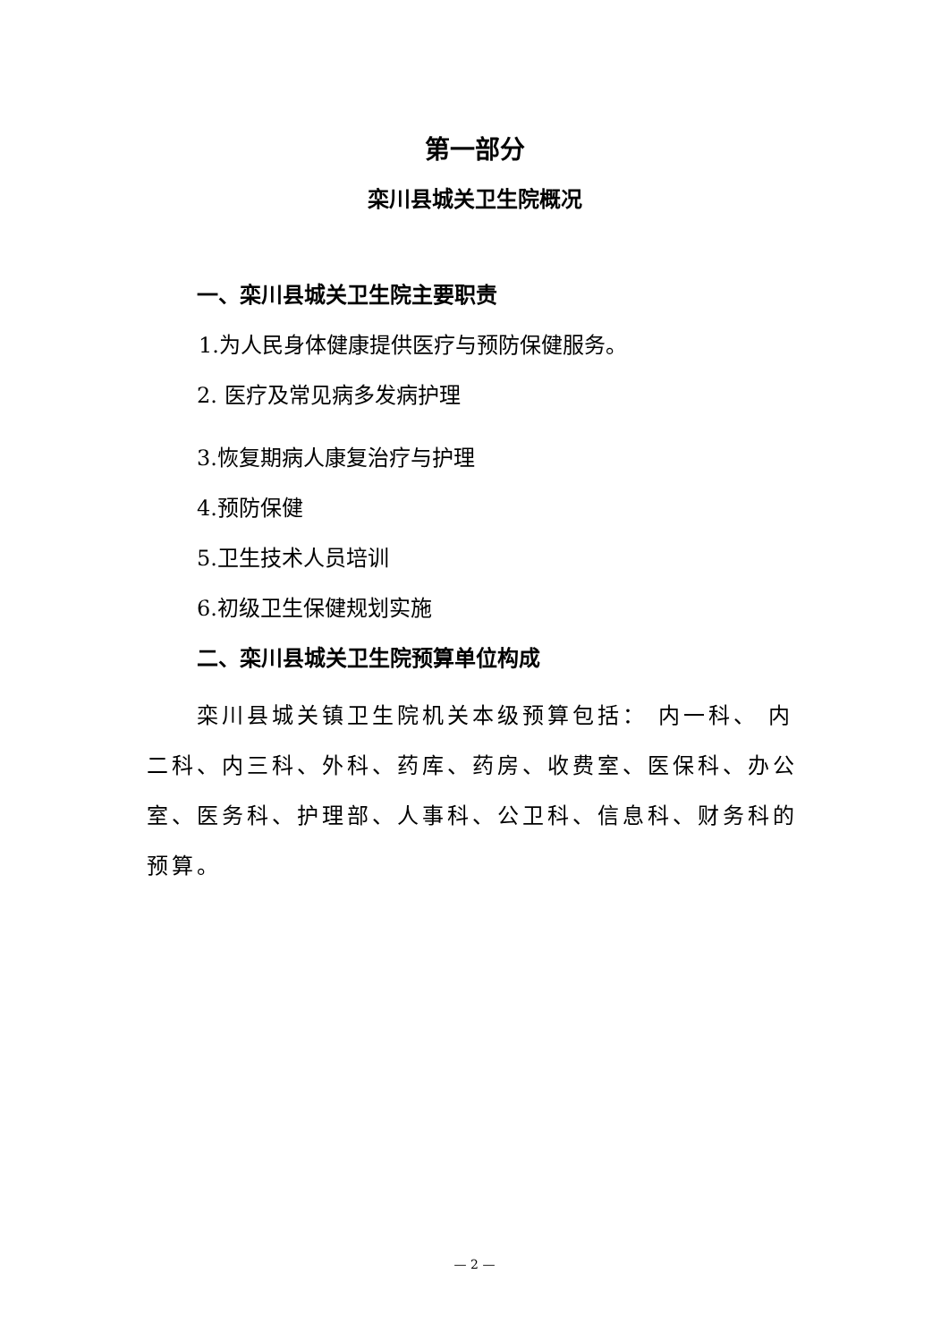第一部分
栾川县城关卫生院概况
一、栾川县城关卫生院主要职责
1.为人民身体健康提供医疗与预防保健服务。
2. 医疗及常见病多发病护理
3.恢复期病人康复治疗与护理
4.预防保健
5.卫生技术人员培训
6.初级卫生保健规划实施
二、栾川县城关卫生院预算单位构成
栾川县城关镇卫生院机关本级预算包括： 内一科、 内二科、内三科、外科、药库、药房、收费室、医保科、办公室、医务科、护理部、人事科、公卫科、信息科、财务科的预算。
— 2 —